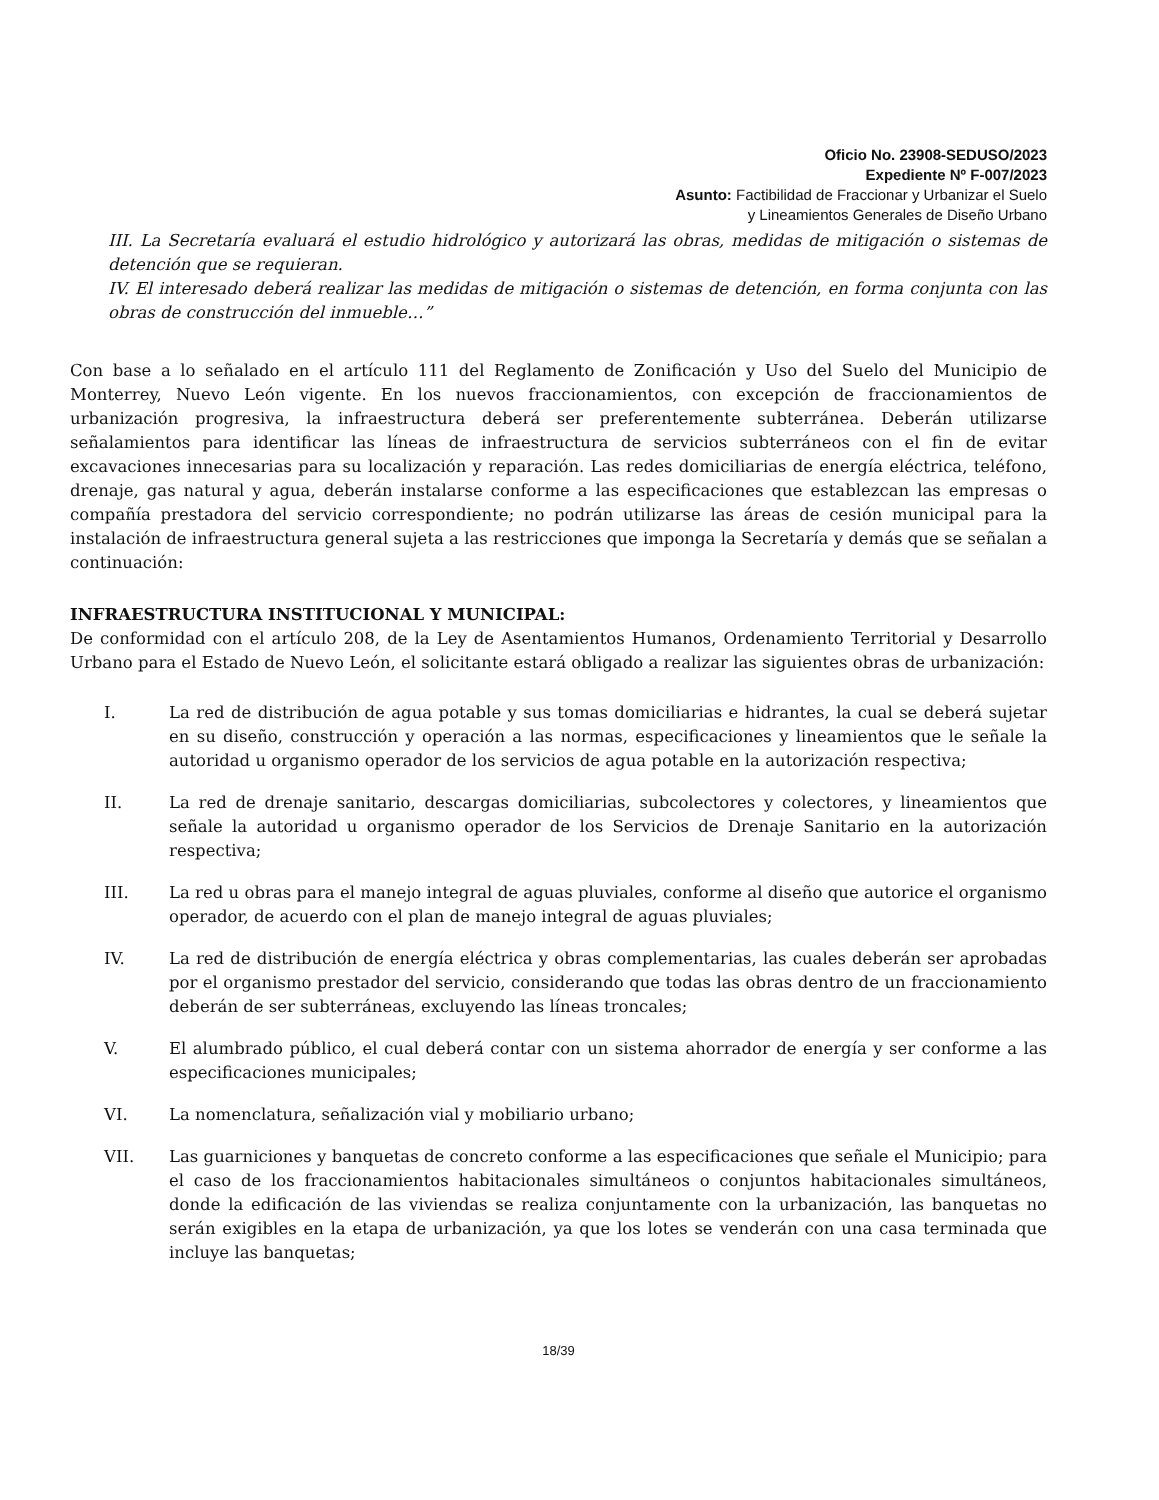Oficio No. 23908-SEDUSO/2023
Expediente Nº F-007/2023
Asunto: Factibilidad de Fraccionar y Urbanizar el Suelo
y Lineamientos Generales de Diseño Urbano
III. La Secretaría evaluará el estudio hidrológico y autorizará las obras, medidas de mitigación o sistemas de detención que se requieran.
IV. El interesado deberá realizar las medidas de mitigación o sistemas de detención, en forma conjunta con las obras de construcción del inmueble…”
Con base a lo señalado en el artículo 111 del Reglamento de Zonificación y Uso del Suelo del Municipio de Monterrey, Nuevo León vigente. En los nuevos fraccionamientos, con excepción de fraccionamientos de urbanización progresiva, la infraestructura deberá ser preferentemente subterránea. Deberán utilizarse señalamientos para identificar las líneas de infraestructura de servicios subterráneos con el fin de evitar excavaciones innecesarias para su localización y reparación. Las redes domiciliarias de energía eléctrica, teléfono, drenaje, gas natural y agua, deberán instalarse conforme a las especificaciones que establezcan las empresas o compañía prestadora del servicio correspondiente; no podrán utilizarse las áreas de cesión municipal para la instalación de infraestructura general sujeta a las restricciones que imponga la Secretaría y demás que se señalan a continuación:
INFRAESTRUCTURA INSTITUCIONAL Y MUNICIPAL:
De conformidad con el artículo 208, de la Ley de Asentamientos Humanos, Ordenamiento Territorial y Desarrollo Urbano para el Estado de Nuevo León, el solicitante estará obligado a realizar las siguientes obras de urbanización:
I. La red de distribución de agua potable y sus tomas domiciliarias e hidrantes, la cual se deberá sujetar en su diseño, construcción y operación a las normas, especificaciones y lineamientos que le señale la autoridad u organismo operador de los servicios de agua potable en la autorización respectiva;
II. La red de drenaje sanitario, descargas domiciliarias, subcolectores y colectores, y lineamientos que señale la autoridad u organismo operador de los Servicios de Drenaje Sanitario en la autorización respectiva;
III. La red u obras para el manejo integral de aguas pluviales, conforme al diseño que autorice el organismo operador, de acuerdo con el plan de manejo integral de aguas pluviales;
IV. La red de distribución de energía eléctrica y obras complementarias, las cuales deberán ser aprobadas por el organismo prestador del servicio, considerando que todas las obras dentro de un fraccionamiento deberán de ser subterráneas, excluyendo las líneas troncales;
V. El alumbrado público, el cual deberá contar con un sistema ahorrador de energía y ser conforme a las especificaciones municipales;
VI. La nomenclatura, señalización vial y mobiliario urbano;
VII. Las guarniciones y banquetas de concreto conforme a las especificaciones que señale el Municipio; para el caso de los fraccionamientos habitacionales simultáneos o conjuntos habitacionales simultáneos, donde la edificación de las viviendas se realiza conjuntamente con la urbanización, las banquetas no serán exigibles en la etapa de urbanización, ya que los lotes se venderán con una casa terminada que incluye las banquetas;
18/39